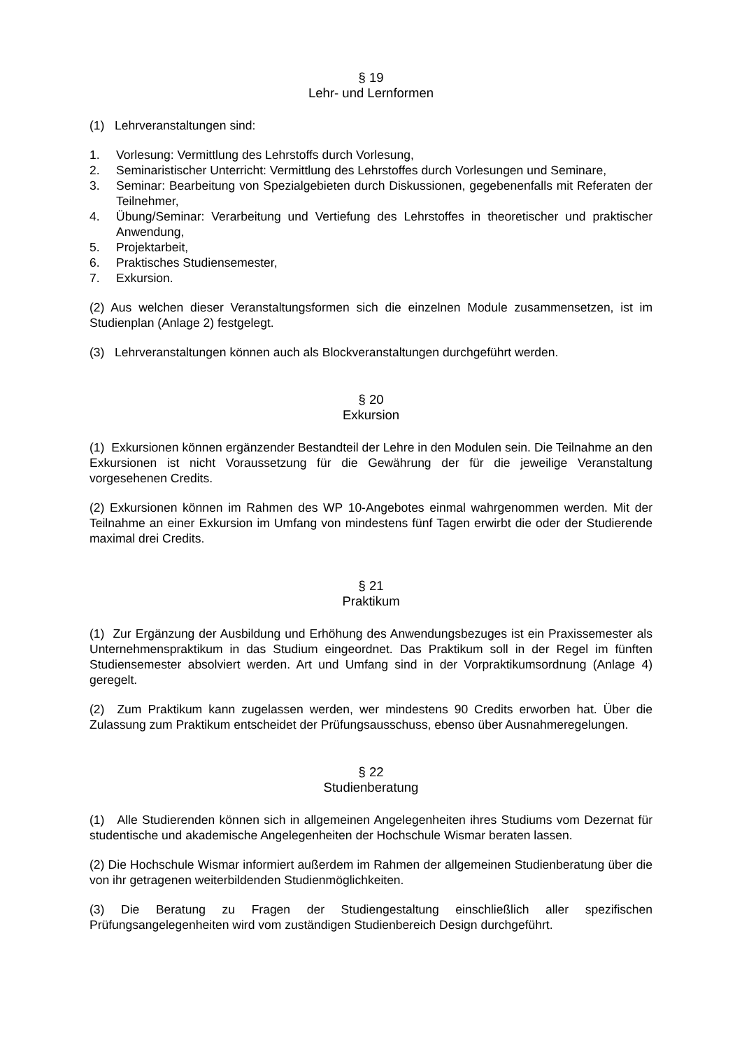§ 19
Lehr- und Lernformen
(1) Lehrveranstaltungen sind:
1. Vorlesung: Vermittlung des Lehrstoffs durch Vorlesung,
2. Seminaristischer Unterricht: Vermittlung des Lehrstoffes durch Vorlesungen und Seminare,
3. Seminar: Bearbeitung von Spezialgebieten durch Diskussionen, gegebenenfalls mit Referaten der Teilnehmer,
4. Übung/Seminar: Verarbeitung und Vertiefung des Lehrstoffes in theoretischer und praktischer Anwendung,
5. Projektarbeit,
6. Praktisches Studiensemester,
7. Exkursion.
(2) Aus welchen dieser Veranstaltungsformen sich die einzelnen Module zusammensetzen, ist im Studienplan (Anlage 2) festgelegt.
(3) Lehrveranstaltungen können auch als Blockveranstaltungen durchgeführt werden.
§ 20
Exkursion
(1) Exkursionen können ergänzender Bestandteil der Lehre in den Modulen sein. Die Teilnahme an den Exkursionen ist nicht Voraussetzung für die Gewährung der für die jeweilige Veranstaltung vorgesehenen Credits.
(2) Exkursionen können im Rahmen des WP 10-Angebotes einmal wahrgenommen werden. Mit der Teilnahme an einer Exkursion im Umfang von mindestens fünf Tagen erwirbt die oder der Studierende maximal drei Credits.
§ 21
Praktikum
(1) Zur Ergänzung der Ausbildung und Erhöhung des Anwendungsbezuges ist ein Praxissemester als Unternehmenspraktikum in das Studium eingeordnet. Das Praktikum soll in der Regel im fünften Studiensemester absolviert werden. Art und Umfang sind in der Vorpraktikumsordnung (Anlage 4) geregelt.
(2) Zum Praktikum kann zugelassen werden, wer mindestens 90 Credits erworben hat. Über die Zulassung zum Praktikum entscheidet der Prüfungsausschuss, ebenso über Ausnahmeregelungen.
§ 22
Studienberatung
(1) Alle Studierenden können sich in allgemeinen Angelegenheiten ihres Studiums vom Dezernat für studentische und akademische Angelegenheiten der Hochschule Wismar beraten lassen.
(2) Die Hochschule Wismar informiert außerdem im Rahmen der allgemeinen Studienberatung über die von ihr getragenen weiterbildenden Studienmöglichkeiten.
(3) Die Beratung zu Fragen der Studiengestaltung einschließlich aller spezifischen Prüfungsangelegenheiten wird vom zuständigen Studienbereich Design durchgeführt.